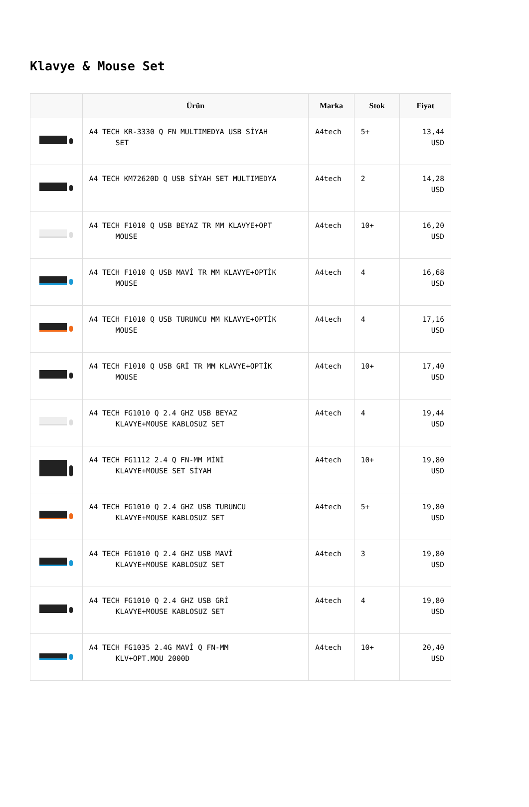Klavye & Mouse Set
| | Ürün | Marka | Stok | Fiyat |
| --- | --- | --- | --- | --- |
| | A4 TECH KR-3330 Q FN MULTIMEDYA USB SİYAH SET | A4tech | 5+ | 13,44 USD |
| | A4 TECH KM72620D Q USB SİYAH SET MULTIMEDYA | A4tech | 2 | 14,28 USD |
| | A4 TECH F1010 Q USB BEYAZ TR MM KLAVYE+OPT MOUSE | A4tech | 10+ | 16,20 USD |
| | A4 TECH F1010 Q USB MAVİ TR MM KLAVYE+OPTİK MOUSE | A4tech | 4 | 16,68 USD |
| | A4 TECH F1010 Q USB TURUNCU MM KLAVYE+OPTİK MOUSE | A4tech | 4 | 17,16 USD |
| | A4 TECH F1010 Q USB GRİ TR MM KLAVYE+OPTİK MOUSE | A4tech | 10+ | 17,40 USD |
| | A4 TECH FG1010 Q 2.4 GHZ USB BEYAZ KLAVYE+MOUSE KABLOSUZ SET | A4tech | 4 | 19,44 USD |
| | A4 TECH FG1112 2.4 Q FN-MM MİNİ KLAVYE+MOUSE SET SİYAH | A4tech | 10+ | 19,80 USD |
| | A4 TECH FG1010 Q 2.4 GHZ USB TURUNCU KLAVYE+MOUSE KABLOSUZ SET | A4tech | 5+ | 19,80 USD |
| | A4 TECH FG1010 Q 2.4 GHZ USB MAVİ KLAVYE+MOUSE KABLOSUZ SET | A4tech | 3 | 19,80 USD |
| | A4 TECH FG1010 Q 2.4 GHZ USB GRİ KLAVYE+MOUSE KABLOSUZ SET | A4tech | 4 | 19,80 USD |
| | A4 TECH FG1035 2.4G MAVİ Q FN-MM KLV+OPT.MOU 2000D | A4tech | 10+ | 20,40 USD |